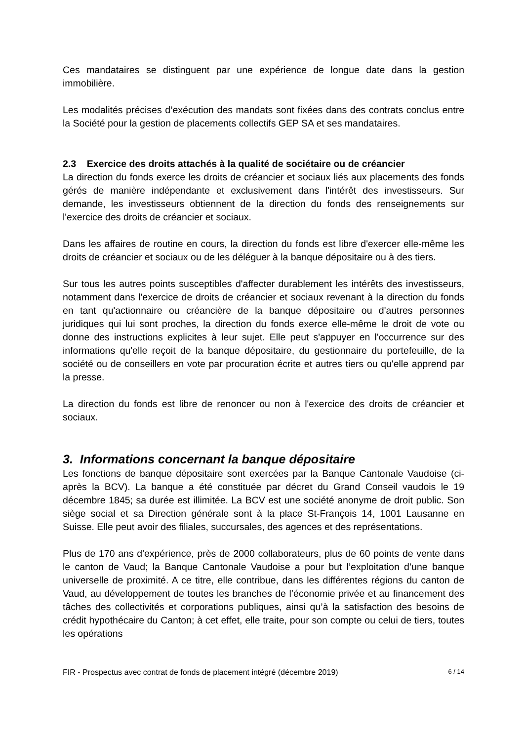Ces mandataires se distinguent par une expérience de longue date dans la gestion immobilière.
Les modalités précises d’exécution des mandats sont fixées dans des contrats conclus entre la Société pour la gestion de placements collectifs GEP SA et ses mandataires.
2.3 Exercice des droits attachés à la qualité de sociétaire ou de créancier
La direction du fonds exerce les droits de créancier et sociaux liés aux placements des fonds gérés de manière indépendante et exclusivement dans l'intérêt des investisseurs. Sur demande, les investisseurs obtiennent de la direction du fonds des renseignements sur l'exercice des droits de créancier et sociaux.
Dans les affaires de routine en cours, la direction du fonds est libre d'exercer elle-même les droits de créancier et sociaux ou de les déléguer à la banque dépositaire ou à des tiers.
Sur tous les autres points susceptibles d'affecter durablement les intérêts des investisseurs, notamment dans l'exercice de droits de créancier et sociaux revenant à la direction du fonds en tant qu'actionnaire ou créancière de la banque dépositaire ou d'autres personnes juridiques qui lui sont proches, la direction du fonds exerce elle-même le droit de vote ou donne des instructions explicites à leur sujet. Elle peut s'appuyer en l'occurrence sur des informations qu'elle reçoit de la banque dépositaire, du gestionnaire du portefeuille, de la société ou de conseillers en vote par procuration écrite et autres tiers ou qu'elle apprend par la presse.
La direction du fonds est libre de renoncer ou non à l'exercice des droits de créancier et sociaux.
3. Informations concernant la banque dépositaire
Les fonctions de banque dépositaire sont exercées par la Banque Cantonale Vaudoise (ci-après la BCV). La banque a été constituée par décret du Grand Conseil vaudois le 19 décembre 1845; sa durée est illimitée. La BCV est une société anonyme de droit public. Son siège social et sa Direction générale sont à la place St-François 14, 1001 Lausanne en Suisse. Elle peut avoir des filiales, succursales, des agences et des représentations.
Plus de 170 ans d'expérience, près de 2000 collaborateurs, plus de 60 points de vente dans le canton de Vaud; la Banque Cantonale Vaudoise a pour but l’exploitation d’une banque universelle de proximité. A ce titre, elle contribue, dans les différentes régions du canton de Vaud, au développement de toutes les branches de l’économie privée et au financement des tâches des collectivités et corporations publiques, ainsi qu’à la satisfaction des besoins de crédit hypothécaire du Canton; à cet effet, elle traite, pour son compte ou celui de tiers, toutes les opérations
FIR - Prospectus avec contrat de fonds de placement intégré (décembre 2019) 6 / 14